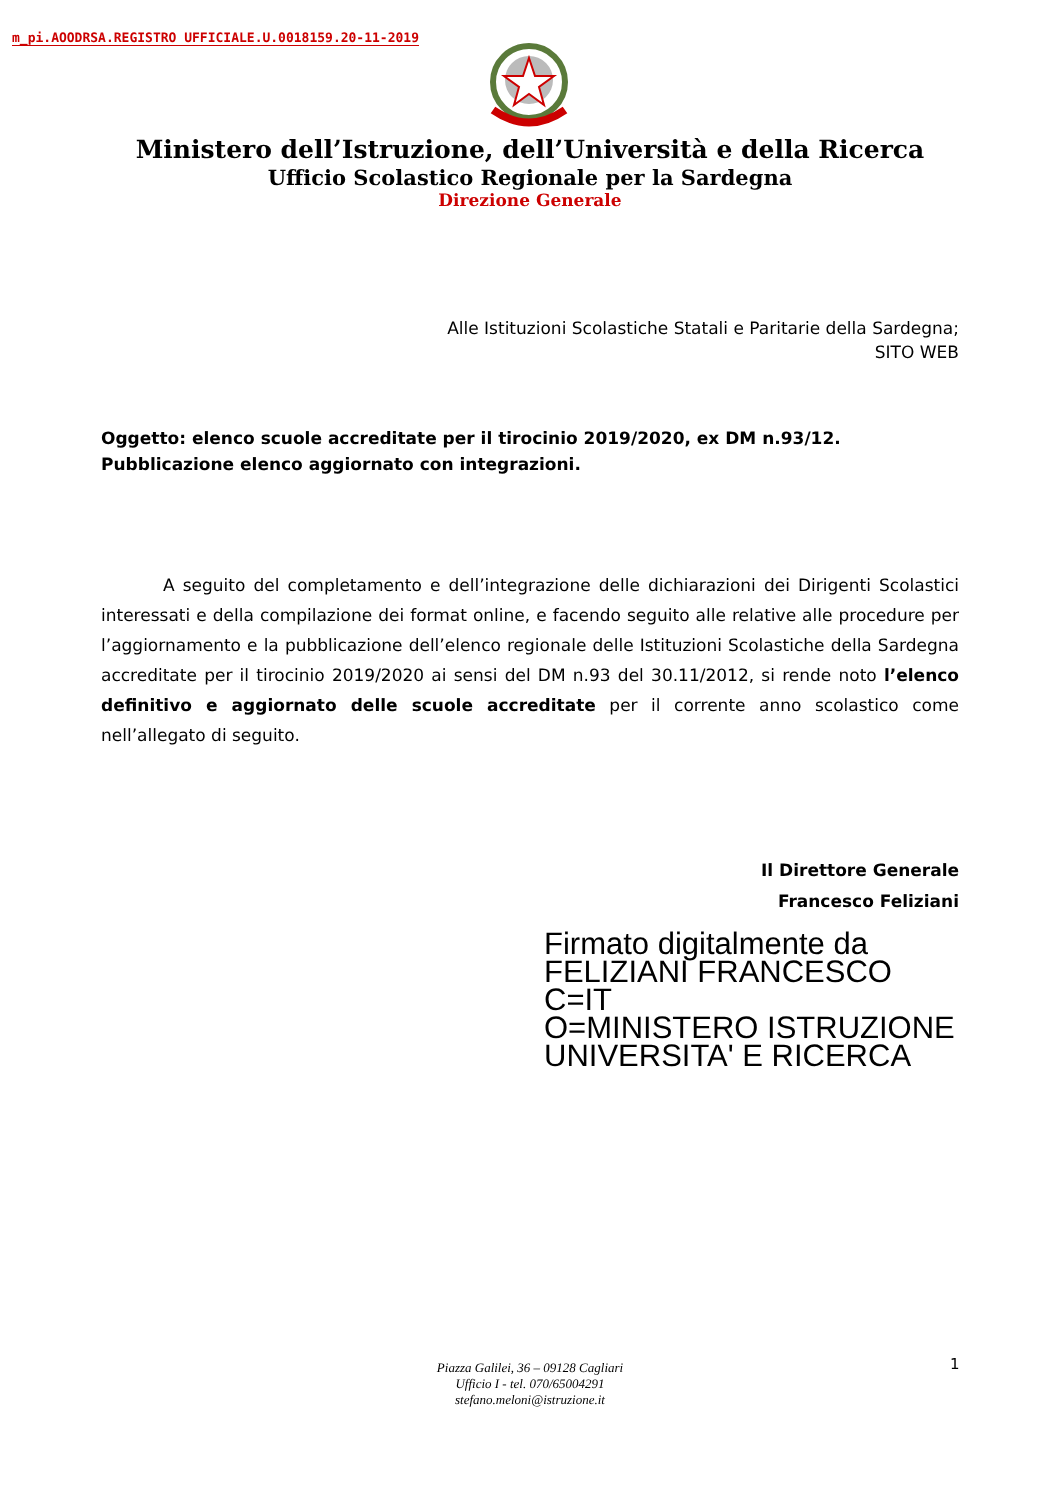m_pi.AOODRSA.REGISTRO UFFICIALE.U.0018159.20-11-2019
Ministero dell’Istruzione, dell’Università e della Ricerca
Ufficio Scolastico Regionale per la Sardegna
Direzione Generale
Alle Istituzioni Scolastiche Statali e Paritarie della Sardegna;
SITO WEB
Oggetto: elenco scuole accreditate per il tirocinio 2019/2020, ex DM n.93/12.
Pubblicazione elenco aggiornato con integrazioni.
A seguito del completamento e dell’integrazione delle dichiarazioni dei Dirigenti Scolastici interessati e della compilazione dei format online, e facendo seguito alle relative alle procedure per l’aggiornamento e la pubblicazione dell’elenco regionale delle Istituzioni Scolastiche della Sardegna accreditate per il tirocinio 2019/2020 ai sensi del DM n.93 del 30.11/2012, si rende noto l’elenco definitivo e aggiornato delle scuole accreditate per il corrente anno scolastico come nell’allegato di seguito.
Il Direttore Generale
Francesco Feliziani
Firmato digitalmente da
FELIZIANI FRANCESCO
C=IT
O=MINISTERO ISTRUZIONE
UNIVERSITA' E RICERCA
Piazza Galilei, 36 – 09128 Cagliari
Ufficio I - tel. 070/65004291
stefano.meloni@istruzione.it
1